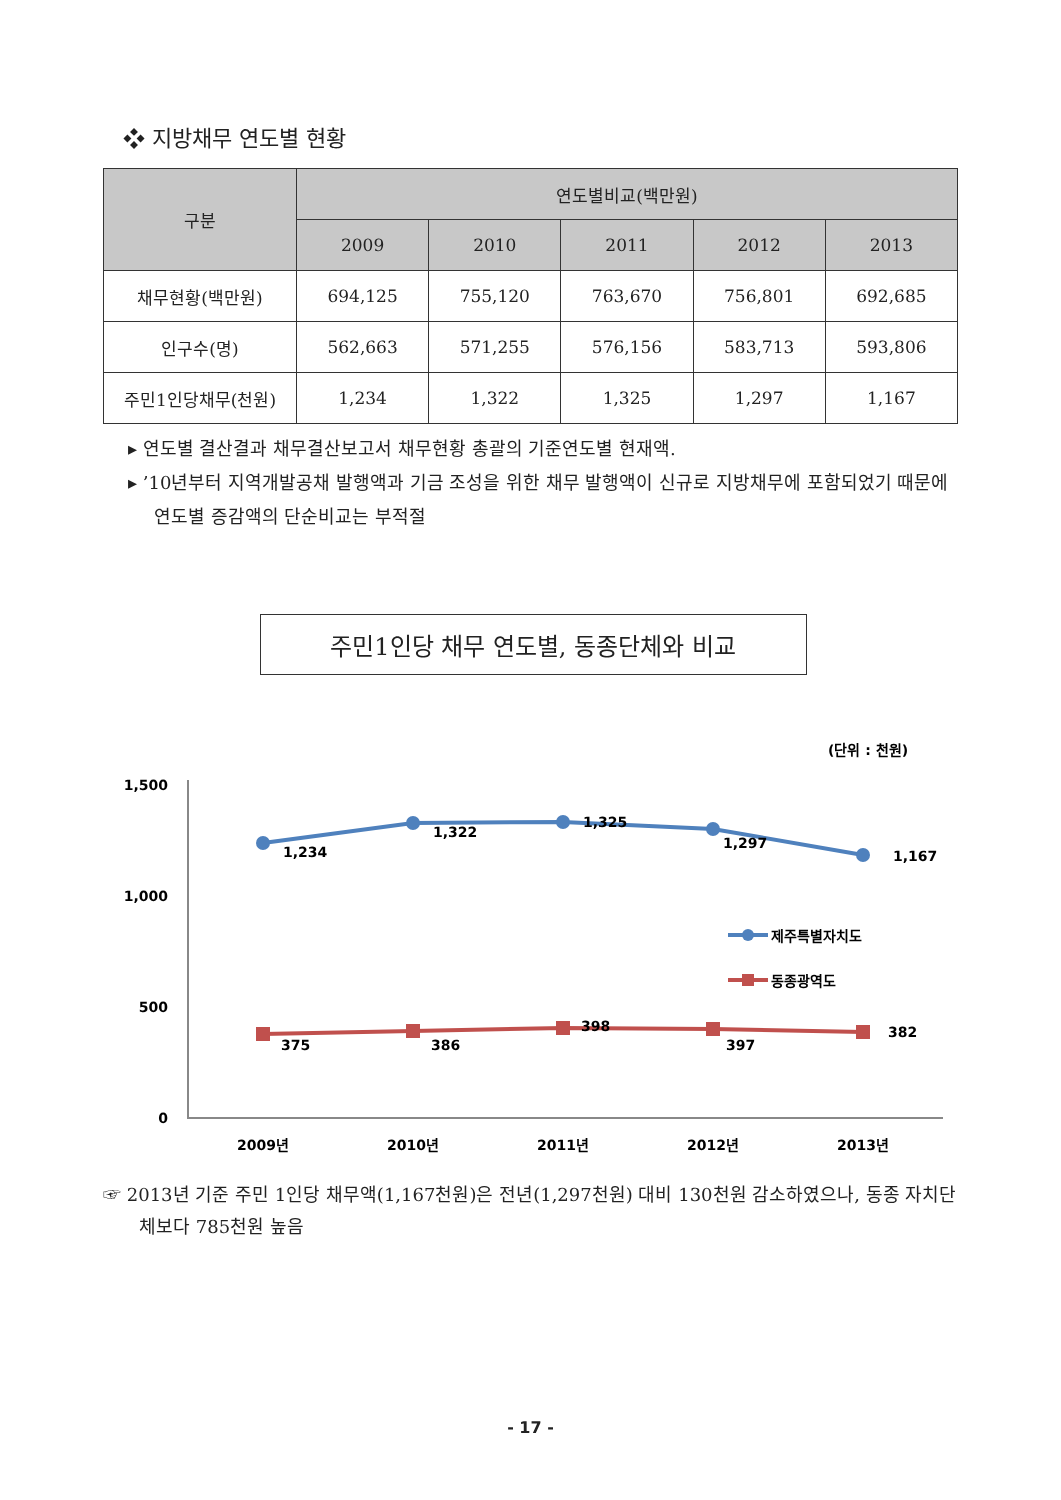❖ 지방채무 연도별 현황
| 구분 | 연도별비교(백만원) | | | | |
| --- | --- | --- | --- | --- | --- |
| | 2009 | 2010 | 2011 | 2012 | 2013 |
| 채무현황(백만원) | 694,125 | 755,120 | 763,670 | 756,801 | 692,685 |
| 인구수(명) | 562,663 | 571,255 | 576,156 | 583,713 | 593,806 |
| 주민1인당채무(천원) | 1,234 | 1,322 | 1,325 | 1,297 | 1,167 |
▸ 연도별 결산결과 채무결산보고서 채무현황 총괄의 기준연도별 현재액.
▸ ’10년부터 지역개발공채 발행액과 기금 조성을 위한 채무 발행액이 신규로 지방채무에 포함되었기 때문에 연도별 증감액의 단순비교는 부적절
주민1인당 채무 연도별, 동종단체와 비교
(단위 : 천원)
1,500
1,000
500
0
1,234
1,322
1,325
1,297
1,167
375
386
398
397
382
제주특별자치도
동종광역도
2009년
2010년
2011년
2012년
2013년
☞ 2013년 기준 주민 1인당 채무액(1,167천원)은 전년(1,297천원) 대비 130천원 감소하였으나, 동종 자치단체보다 785천원 높음
- 17 -